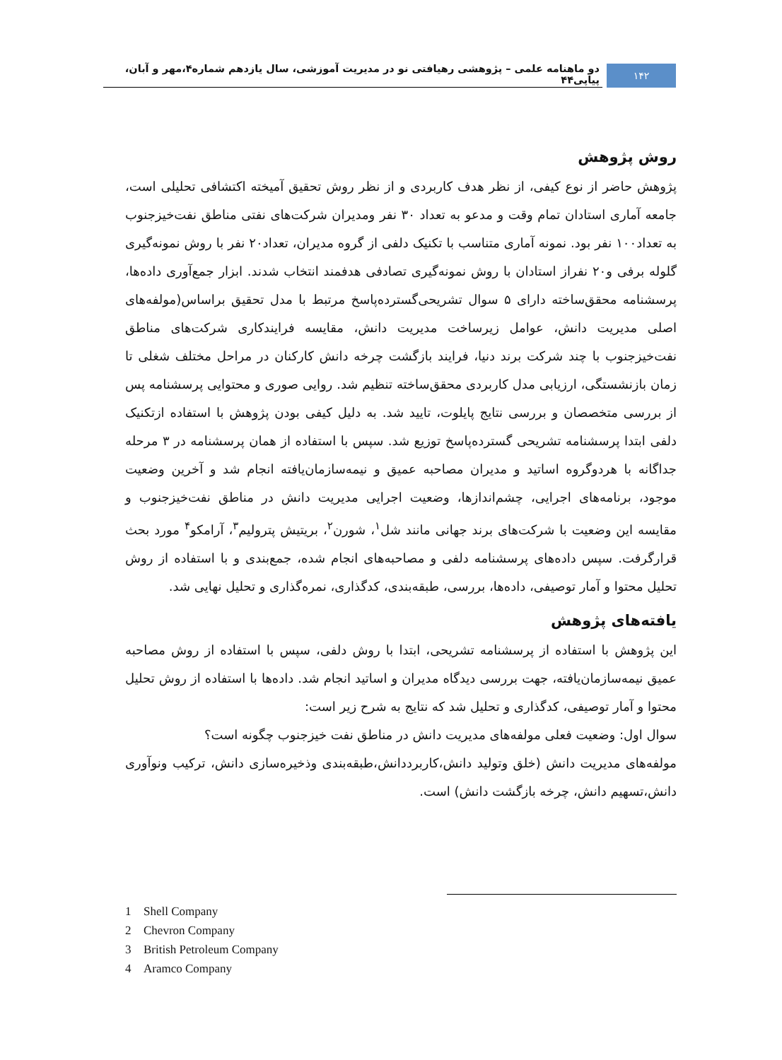۱۴۲
دو ماهنامه علمی – پژوهشی رهیافتی نو در مدیریت آموزشی، سال یازدهم شماره۴،مهر و آبان، پیاپی۴۴
روش پژوهش
پژوهش حاضر از نوع کیفی، از نظر هدف کاربردی و از نظر روش تحقیق آمیخته اکتشافی تحلیلی است، جامعه آماری استادان تمام وقت و مدعو به تعداد ۳۰ نفر ومدیران شرکت‌های نفتی مناطق نفت‌خیزجنوب به تعداد۱۰۰ نفر بود. نمونه آماری متناسب با تکنیک دلفی از گروه مدیران، تعداد۲۰ نفر با روش نمونه‌گیری گلوله برفی و۲۰ نفراز استادان با روش نمونه‌گیری تصادفی هدفمند انتخاب شدند. ابزار جمع‌آوری داده‌ها، پرسشنامه محقق‌ساخته دارای ۵ سوال تشریحی‌گسترده‌پاسخ مرتبط با مدل تحقیق براساس(مولفه‌های اصلی مدیریت دانش، عوامل زیرساخت مدیریت دانش، مقایسه فرایندکاری شرکت‌های مناطق نفت‌خیزجنوب با چند شرکت برند دنیا، فرایند بازگشت چرخه دانش کارکنان در مراحل مختلف شغلی تا زمان بازنشستگی، ارزیابی مدل کاربردی محقق‌ساخته تنظیم شد. روایی صوری و محتوایی پرسشنامه پس از بررسی متخصصان و بررسی نتایج پایلوت، تایید شد. به دلیل کیفی بودن پژوهش با استفاده ازتکنیک دلفی ابتدا پرسشنامه تشریحی گسترده‌پاسخ توزیع شد. سپس با استفاده از همان پرسشنامه در ۳ مرحله جداگانه با هردوگروه اساتید و مدیران مصاحبه عمیق و نیمه‌سازمان‌یافته انجام شد و آخرین وضعیت موجود، برنامه‌های اجرایی، چشم‌اندازها، وضعیت اجرایی مدیریت دانش در مناطق نفت‌خیزجنوب و مقایسه این وضعیت با شرکت‌های برند جهانی مانند شل<sup>۱</sup>، شورن<sup>۲</sup>، بریتیش پترولیم<sup>۳</sup>، آرامکو<sup>۴</sup> مورد بحث قرارگرفت. سپس داده‌های پرسشنامه دلفی و مصاحبه‌های انجام شده، جمع‌بندی و با استفاده از روش تحلیل محتوا و آمار توصیفی، داده‌ها، بررسی، طبقه‌بندی، کدگذاری، نمره‌گذاری و تحلیل نهایی شد.
یافته‌های پژوهش
این پژوهش با استفاده از پرسشنامه تشریحی، ابتدا با روش دلفی، سپس با استفاده از روش مصاحبه عمیق نیمه‌سازمان‌یافته، جهت بررسی دیدگاه مدیران و اساتید انجام شد. داده‌ها با استفاده از روش تحلیل محتوا و آمار توصیفی، کدگذاری و تحلیل شد که نتایج به شرح زیر است:
سوال اول: وضعیت فعلی مولفه‌های مدیریت دانش در مناطق نفت خیزجنوب چگونه است؟
مولفه‌های مدیریت دانش (خلق وتولید دانش،کاربرددانش،طبقه‌بندی وذخیره‌سازی دانش، ترکیب ونوآوری دانش،تسهیم دانش، چرخه بازگشت دانش) است.
1 Shell Company
2 Chevron Company
3 British Petroleum Company
4 Aramco Company